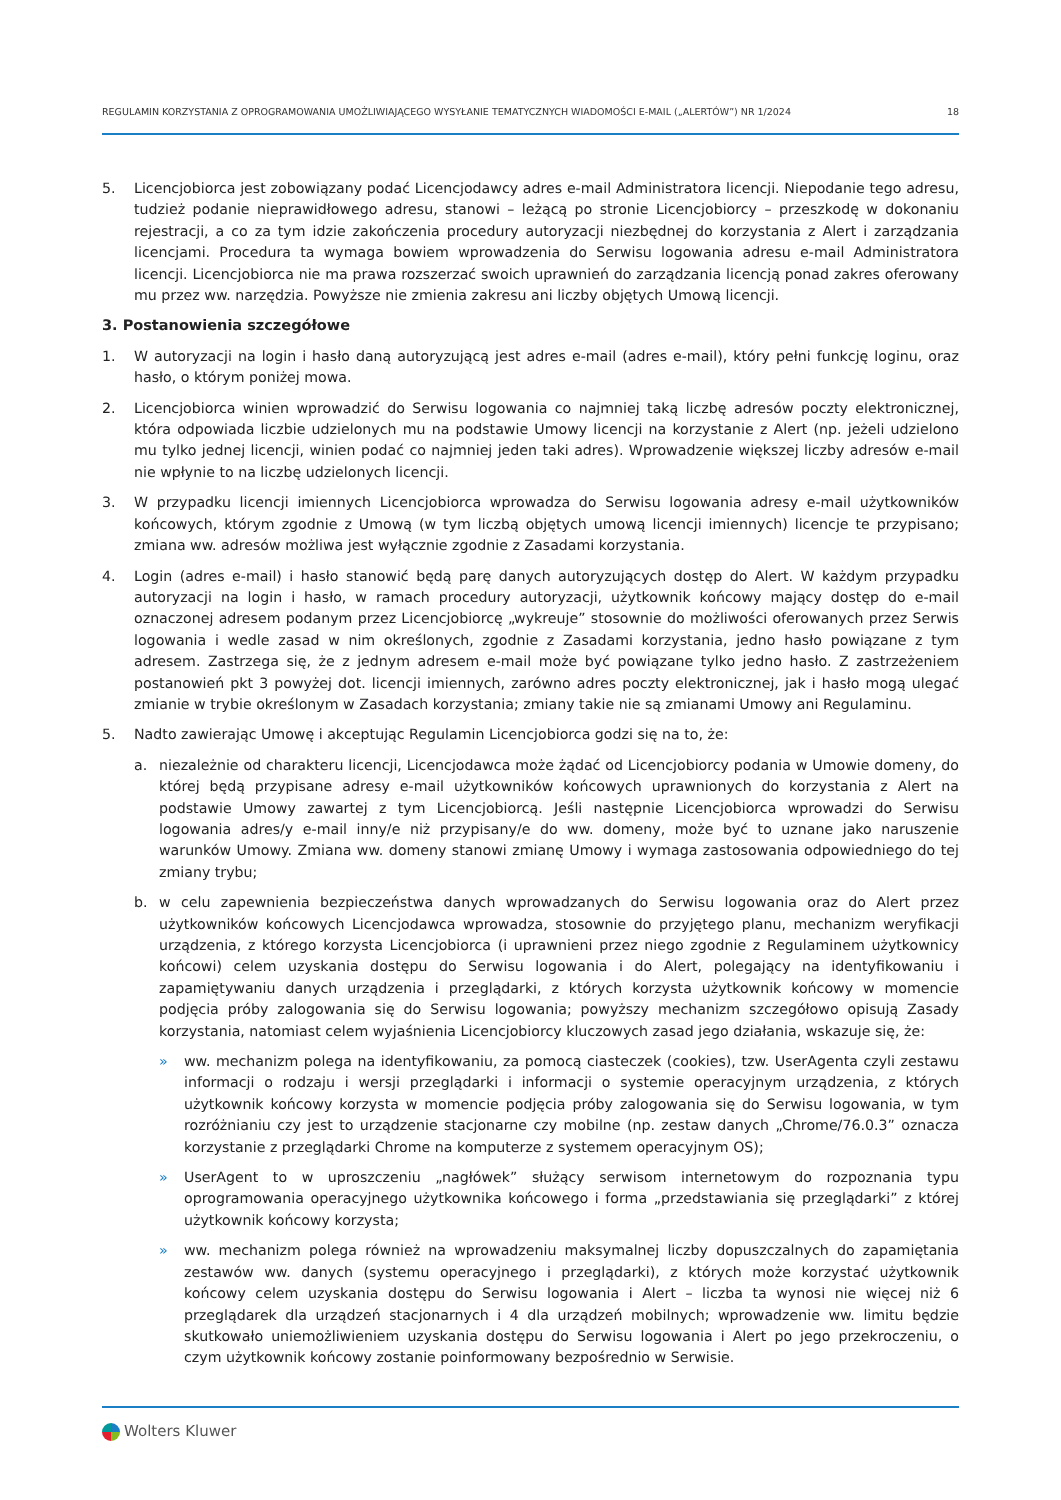REGULAMIN KORZYSTANIA Z OPROGRAMOWANIA UMOŻLIWIAJĄCEGO WYSYŁANIE TEMATYCZNYCH WIADOMOŚCI E-MAIL („ALERTÓW”) NR 1/2024 18
5. Licencjobiorca jest zobowiązany podać Licencjodawcy adres e-mail Administratora licencji. Niepodanie tego adresu, tudzież podanie nieprawidłowego adresu, stanowi – leżącą po stronie Licencjobiorcy – przeszkodę w dokonaniu rejestracji, a co za tym idzie zakończenia procedury autoryzacji niezbędnej do korzystania z Alert i zarządzania licencjami. Procedura ta wymaga bowiem wprowadzenia do Serwisu logowania adresu e-mail Administratora licencji. Licencjobiorca nie ma prawa rozszerzać swoich uprawnień do zarządzania licencją ponad zakres oferowany mu przez ww. narzędzia. Powyższe nie zmienia zakresu ani liczby objętych Umową licencji.
3. Postanowienia szczegółowe
1. W autoryzacji na login i hasło daną autoryzującą jest adres e-mail (adres e-mail), który pełni funkcję loginu, oraz hasło, o którym poniżej mowa.
2. Licencjobiorca winien wprowadzić do Serwisu logowania co najmniej taką liczbę adresów poczty elektronicznej, która odpowiada liczbie udzielonych mu na podstawie Umowy licencji na korzystanie z Alert (np. jeżeli udzielono mu tylko jednej licencji, winien podać co najmniej jeden taki adres). Wprowadzenie większej liczby adresów e-mail nie wpłynie to na liczbę udzielonych licencji.
3. W przypadku licencji imiennych Licencjobiorca wprowadza do Serwisu logowania adresy e-mail użytkowników końcowych, którym zgodnie z Umową (w tym liczbą objętych umową licencji imiennych) licencje te przypisano; zmiana ww. adresów możliwa jest wyłącznie zgodnie z Zasadami korzystania.
4. Login (adres e-mail) i hasło stanowić będą parę danych autoryzujących dostęp do Alert. W każdym przypadku autoryzacji na login i hasło, w ramach procedury autoryzacji, użytkownik końcowy mający dostęp do e-mail oznaczonej adresem podanym przez Licencjobiorcę „wykreuje” stosownie do możliwości oferowanych przez Serwis logowania i wedle zasad w nim określonych, zgodnie z Zasadami korzystania, jedno hasło powiązane z tym adresem. Zastrzega się, że z jednym adresem e-mail może być powiązane tylko jedno hasło. Z zastrzeżeniem postanowień pkt 3 powyżej dot. licencji imiennych, zarówno adres poczty elektronicznej, jak i hasło mogą ulegać zmianie w trybie określonym w Zasadach korzystania; zmiany takie nie są zmianami Umowy ani Regulaminu.
5. Nadto zawierając Umowę i akceptując Regulamin Licencjobiorca godzi się na to, że:
a. niezależnie od charakteru licencji, Licencjodawca może żądać od Licencjobiorcy podania w Umowie domeny, do której będą przypisane adresy e-mail użytkowników końcowych uprawnionych do korzystania z Alert na podstawie Umowy zawartej z tym Licencjobiorcą. Jeśli następnie Licencjobiorca wprowadzi do Serwisu logowania adres/y e-mail inny/e niż przypisany/e do ww. domeny, może być to uznane jako naruszenie warunków Umowy. Zmiana ww. domeny stanowi zmianę Umowy i wymaga zastosowania odpowiedniego do tej zmiany trybu;
b. w celu zapewnienia bezpieczeństwa danych wprowadzanych do Serwisu logowania oraz do Alert przez użytkowników końcowych Licencjodawca wprowadza, stosownie do przyjętego planu, mechanizm weryfikacji urządzenia, z którego korzysta Licencjobiorca (i uprawnieni przez niego zgodnie z Regulaminem użytkownicy końcowi) celem uzyskania dostępu do Serwisu logowania i do Alert, polegający na identyfikowaniu i zapamiętywaniu danych urządzenia i przeglądarki, z których korzysta użytkownik końcowy w momencie podjęcia próby zalogowania się do Serwisu logowania; powyższy mechanizm szczegółowo opisują Zasady korzystania, natomiast celem wyjaśnienia Licencjobiorcy kluczowych zasad jego działania, wskazuje się, że:
» ww. mechanizm polega na identyfikowaniu, za pomocą ciasteczek (cookies), tzw. UserAgenta czyli zestawu informacji o rodzaju i wersji przeglądarki i informacji o systemie operacyjnym urządzenia, z których użytkownik końcowy korzysta w momencie podjęcia próby zalogowania się do Serwisu logowania, w tym rozróżnianiu czy jest to urządzenie stacjonarne czy mobilne (np. zestaw danych „Chrome/76.0.3” oznacza korzystanie z przeglądarki Chrome na komputerze z systemem operacyjnym OS);
» UserAgent to w uproszczeniu „nagłówek” służący serwisom internetowym do rozpoznania typu oprogramowania operacyjnego użytkownika końcowego i forma „przedstawiania się przeglądarki” z której użytkownik końcowy korzysta;
» ww. mechanizm polega również na wprowadzeniu maksymalnej liczby dopuszczalnych do zapamiętania zestawów ww. danych (systemu operacyjnego i przeglądarki), z których może korzystać użytkownik końcowy celem uzyskania dostępu do Serwisu logowania i Alert – liczba ta wynosi nie więcej niż 6 przeglądarek dla urządzeń stacjonarnych i 4 dla urządzeń mobilnych; wprowadzenie ww. limitu będzie skutkowało uniemożliwieniem uzyskania dostępu do Serwisu logowania i Alert po jego przekroczeniu, o czym użytkownik końcowy zostanie poinformowany bezpośrednio w Serwisie.
Wolters Kluwer